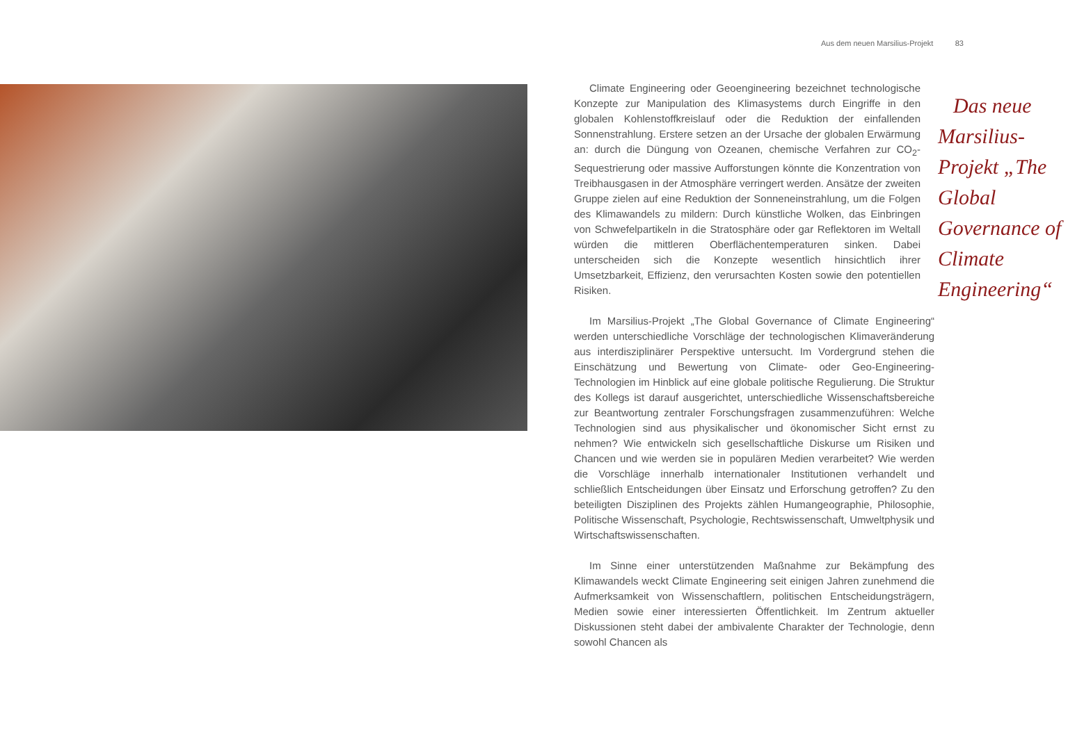Aus dem neuen Marsilius-Projekt 83
Das neue Marsilius-Projekt „The Global Governance of Climate Engineering“Climate Engineering oder Geoengineering bezeichnet technologische Konzepte zur Manipulation des Klimasystems durch Eingriffe in den globalen Kohlenstoffkreislauf oder die Reduktion der einfallenden Sonnenstrahlung. Erstere setzen an der Ursache der globalen Erwärmung an: durch die Düngung von Ozeanen, chemische Verfahren zur CO<sub>2</sub>-Sequestrierung oder massive Aufforstungen könnte die Konzentration von Treibhausgasen in der Atmosphäre verringert werden. Ansätze der zweiten Gruppe zielen auf eine Reduktion der Sonneneinstrahlung, um die Folgen des Klimawandels zu mildern: Durch künstliche Wolken, das Einbringen von Schwefelpartikeln in die Stratosphäre oder gar Reflektoren im Weltall würden die mittleren Oberflächentemperaturen sinken. Dabei unterscheiden sich die Konzepte wesentlich hinsichtlich ihrer Umsetzbarkeit, Effizienz, den verursachten Kosten sowie den potentiellen Risiken.
Im Marsilius-Projekt „The Global Governance of Climate Engineering“ werden unterschiedliche Vorschläge der technologischen Klimaveränderung aus interdisziplinärer Perspektive untersucht. Im Vordergrund stehen die Einschätzung und Bewertung von Climate- oder Geo-Engineering-Technologien im Hinblick auf eine globale politische Regulierung. Die Struktur des Kollegs ist darauf ausgerichtet, unterschiedliche Wissenschaftsbereiche zur Beantwortung zentraler Forschungsfragen zusammenzuführen: Welche Technologien sind aus physikalischer und ökonomischer Sicht ernst zu nehmen? Wie entwickeln sich gesellschaftliche Diskurse um Risiken und Chancen und wie werden sie in populären Medien verarbeitet? Wie werden die Vorschläge innerhalb internationaler Institutionen verhandelt und schließlich Entscheidungen über Einsatz und Erforschung getroffen? Zu den beteiligten Disziplinen des Projekts zählen Humangeographie, Philosophie, Politische Wissenschaft, Psychologie, Rechtswissenschaft, Umweltphysik und Wirtschaftswissenschaften.
Im Sinne einer unterstützenden Maßnahme zur Bekämpfung des Klimawandels weckt Climate Engineering seit einigen Jahren zunehmend die Aufmerksamkeit von Wissenschaftlern, politischen Entscheidungsträgern, Medien sowie einer interessierten Öffentlichkeit. Im Zentrum aktueller Diskussionen steht dabei der ambivalente Charakter der Technologie, denn sowohl Chancen als